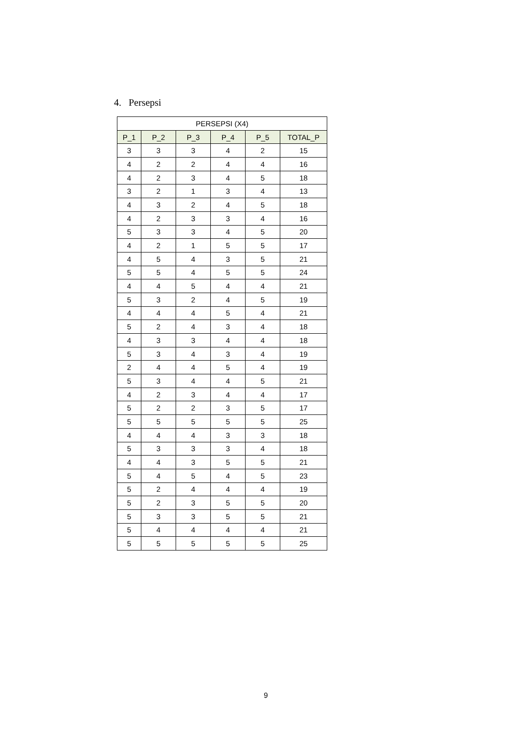4. Persepsi
| PERSEPSI (X4) | | | | | |
| --- | --- | --- | --- | --- | --- |
| P_1 | P_2 | P_3 | P_4 | P_5 | TOTAL_P |
| 3 | 3 | 3 | 4 | 2 | 15 |
| 4 | 2 | 2 | 4 | 4 | 16 |
| 4 | 2 | 3 | 4 | 5 | 18 |
| 3 | 2 | 1 | 3 | 4 | 13 |
| 4 | 3 | 2 | 4 | 5 | 18 |
| 4 | 2 | 3 | 3 | 4 | 16 |
| 5 | 3 | 3 | 4 | 5 | 20 |
| 4 | 2 | 1 | 5 | 5 | 17 |
| 4 | 5 | 4 | 3 | 5 | 21 |
| 5 | 5 | 4 | 5 | 5 | 24 |
| 4 | 4 | 5 | 4 | 4 | 21 |
| 5 | 3 | 2 | 4 | 5 | 19 |
| 4 | 4 | 4 | 5 | 4 | 21 |
| 5 | 2 | 4 | 3 | 4 | 18 |
| 4 | 3 | 3 | 4 | 4 | 18 |
| 5 | 3 | 4 | 3 | 4 | 19 |
| 2 | 4 | 4 | 5 | 4 | 19 |
| 5 | 3 | 4 | 4 | 5 | 21 |
| 4 | 2 | 3 | 4 | 4 | 17 |
| 5 | 2 | 2 | 3 | 5 | 17 |
| 5 | 5 | 5 | 5 | 5 | 25 |
| 4 | 4 | 4 | 3 | 3 | 18 |
| 5 | 3 | 3 | 3 | 4 | 18 |
| 4 | 4 | 3 | 5 | 5 | 21 |
| 5 | 4 | 5 | 4 | 5 | 23 |
| 5 | 2 | 4 | 4 | 4 | 19 |
| 5 | 2 | 3 | 5 | 5 | 20 |
| 5 | 3 | 3 | 5 | 5 | 21 |
| 5 | 4 | 4 | 4 | 4 | 21 |
| 5 | 5 | 5 | 5 | 5 | 25 |
9